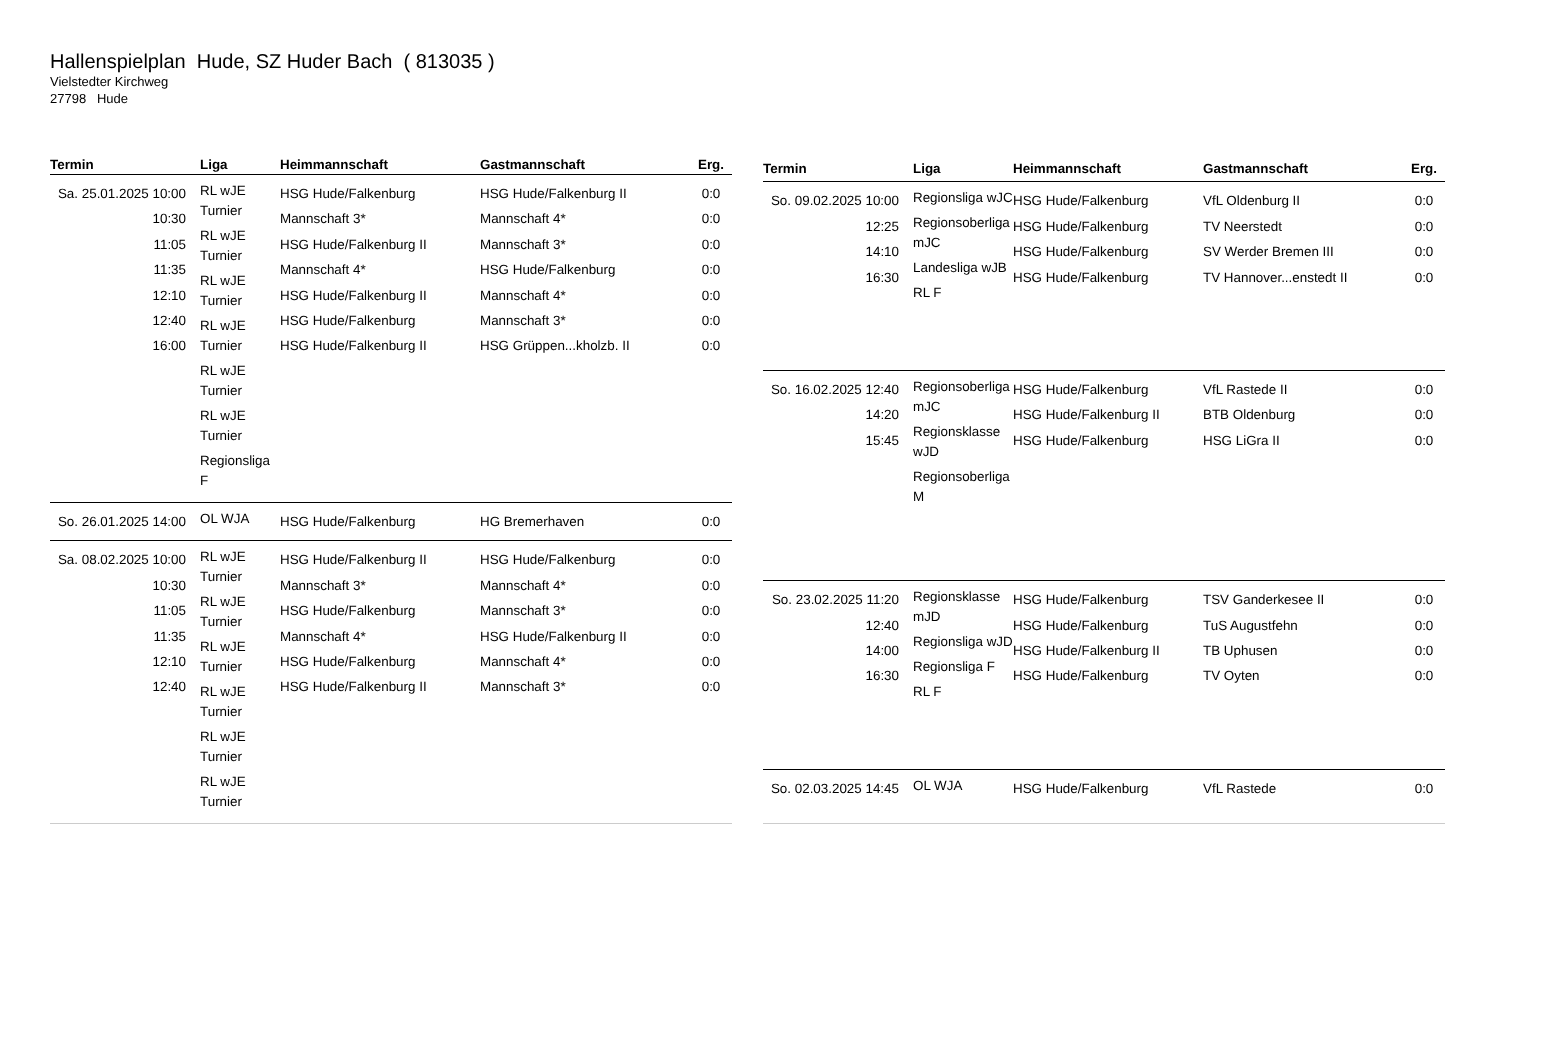Hallenspielplan Hude, SZ Huder Bach ( 813035 )
Vielstedter Kirchweg
27798 Hude
| Termin | Liga | Heimmannschaft | Gastmannschaft | Erg. |
| --- | --- | --- | --- | --- |
| Sa. 25.01.2025 10:00 10:30 11:05 11:35 12:10 12:40 16:00 | RL wJE Turnier RL wJE Turnier RL wJE Turnier RL wJE Turnier RL wJE Turnier RL wJE Turnier Regionsliga F | HSG Hude/Falkenburg Mannschaft 3* HSG Hude/Falkenburg II Mannschaft 4* HSG Hude/Falkenburg II HSG Hude/Falkenburg HSG Hude/Falkenburg II | HSG Hude/Falkenburg II Mannschaft 4* Mannschaft 3* HSG Hude/Falkenburg Mannschaft 4* Mannschaft 3* HSG Grüppen...kholzb. II | 0:0 0:0 0:0 0:0 0:0 0:0 0:0 |
| So. 26.01.2025 14:00 | OL WJA | HSG Hude/Falkenburg | HG Bremerhaven | 0:0 |
| Sa. 08.02.2025 10:00 10:30 11:05 11:35 12:10 12:40 | RL wJE Turnier RL wJE Turnier RL wJE Turnier RL wJE Turnier RL wJE Turnier RL wJE Turnier | HSG Hude/Falkenburg II Mannschaft 3* HSG Hude/Falkenburg Mannschaft 4* HSG Hude/Falkenburg HSG Hude/Falkenburg II | HSG Hude/Falkenburg Mannschaft 4* Mannschaft 3* HSG Hude/Falkenburg II Mannschaft 4* Mannschaft 3* | 0:0 0:0 0:0 0:0 0:0 0:0 |
| Termin | Liga | Heimmannschaft | Gastmannschaft | Erg. |
| --- | --- | --- | --- | --- |
| So. 09.02.2025 10:00 12:25 14:10 16:30 | Regionsliga wJC Regionsoberliga mJC Landesliga wJB RL F | HSG Hude/Falkenburg HSG Hude/Falkenburg HSG Hude/Falkenburg HSG Hude/Falkenburg | VfL Oldenburg II TV Neerstedt SV Werder Bremen III TV Hannover...enstedt II | 0:0 0:0 0:0 0:0 |
| So. 16.02.2025 12:40 14:20 15:45 | Regionsoberliga mJC Regionsklasse wJD Regionsoberliga M | HSG Hude/Falkenburg HSG Hude/Falkenburg II HSG Hude/Falkenburg | VfL Rastede II BTB Oldenburg HSG LiGra II | 0:0 0:0 0:0 |
| So. 23.02.2025 11:20 12:40 14:00 16:30 | Regionsklasse mJD Regionsliga wJD Regionsliga F RL F | HSG Hude/Falkenburg HSG Hude/Falkenburg HSG Hude/Falkenburg II HSG Hude/Falkenburg | TSV Ganderkesee II TuS Augustfehn TB Uphusen TV Oyten | 0:0 0:0 0:0 0:0 |
| So. 02.03.2025 14:45 | OL WJA | HSG Hude/Falkenburg | VfL Rastede | 0:0 |